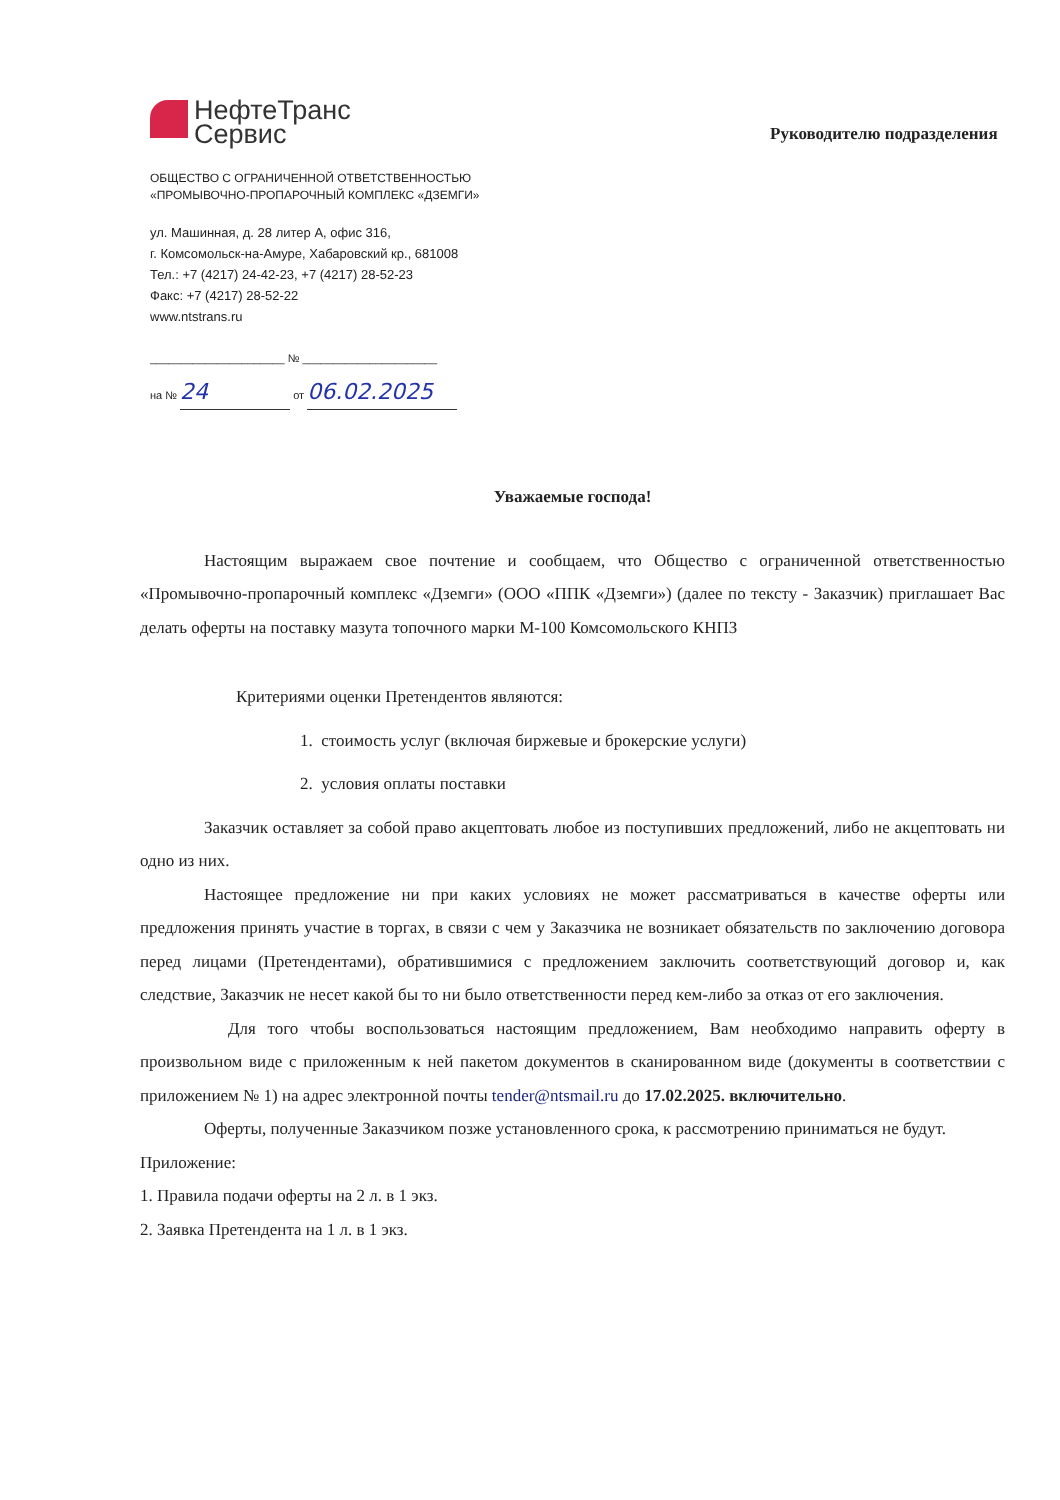НефтеТранс
Сервис
ОБЩЕСТВО С ОГРАНИЧЕННОЙ ОТВЕТСТВЕННОСТЬЮ
«ПРОМЫВОЧНО-ПРОПАРОЧНЫЙ КОМПЛЕКС «ДЗЕМГИ»
ул. Машинная, д. 28 литер А, офис 316,
г. Комсомольск-на-Амуре, Хабаровский кр., 681008
Тел.: +7 (4217) 24-42-23, +7 (4217) 28-52-23
Факс: +7 (4217) 28-52-22
www.ntstrans.ru
______________________ № ______________________
на № 24 от 06.02.2025
Руководителю подразделения
Уважаемые господа!
Настоящим выражаем свое почтение и сообщаем, что Общество с ограниченной ответственностью «Промывочно-пропарочный комплекс «Дземги» (ООО «ППК «Дземги») (далее по тексту - Заказчик) приглашает Вас делать оферты на поставку мазута топочного марки М-100 Комсомольского КНПЗ
Критериями оценки Претендентов являются:
1. стоимость услуг (включая биржевые и брокерские услуги)
2. условия оплаты поставки
Заказчик оставляет за собой право акцептовать любое из поступивших предложений, либо не акцептовать ни одно из них.
Настоящее предложение ни при каких условиях не может рассматриваться в качестве оферты или предложения принять участие в торгах, в связи с чем у Заказчика не возникает обязательств по заключению договора перед лицами (Претендентами), обратившимися с предложением заключить соответствующий договор и, как следствие, Заказчик не несет какой бы то ни было ответственности перед кем-либо за отказ от его заключения.
Для того чтобы воспользоваться настоящим предложением, Вам необходимо направить оферту в произвольном виде с приложенным к ней пакетом документов в сканированном виде (документы в соответствии с приложением № 1) на адрес электронной почты tender@ntsmail.ru до 17.02.2025. включительно.
Оферты, полученные Заказчиком позже установленного срока, к рассмотрению приниматься не будут.
Приложение:
1. Правила подачи оферты на 2 л. в 1 экз.
2. Заявка Претендента на 1 л. в 1 экз.